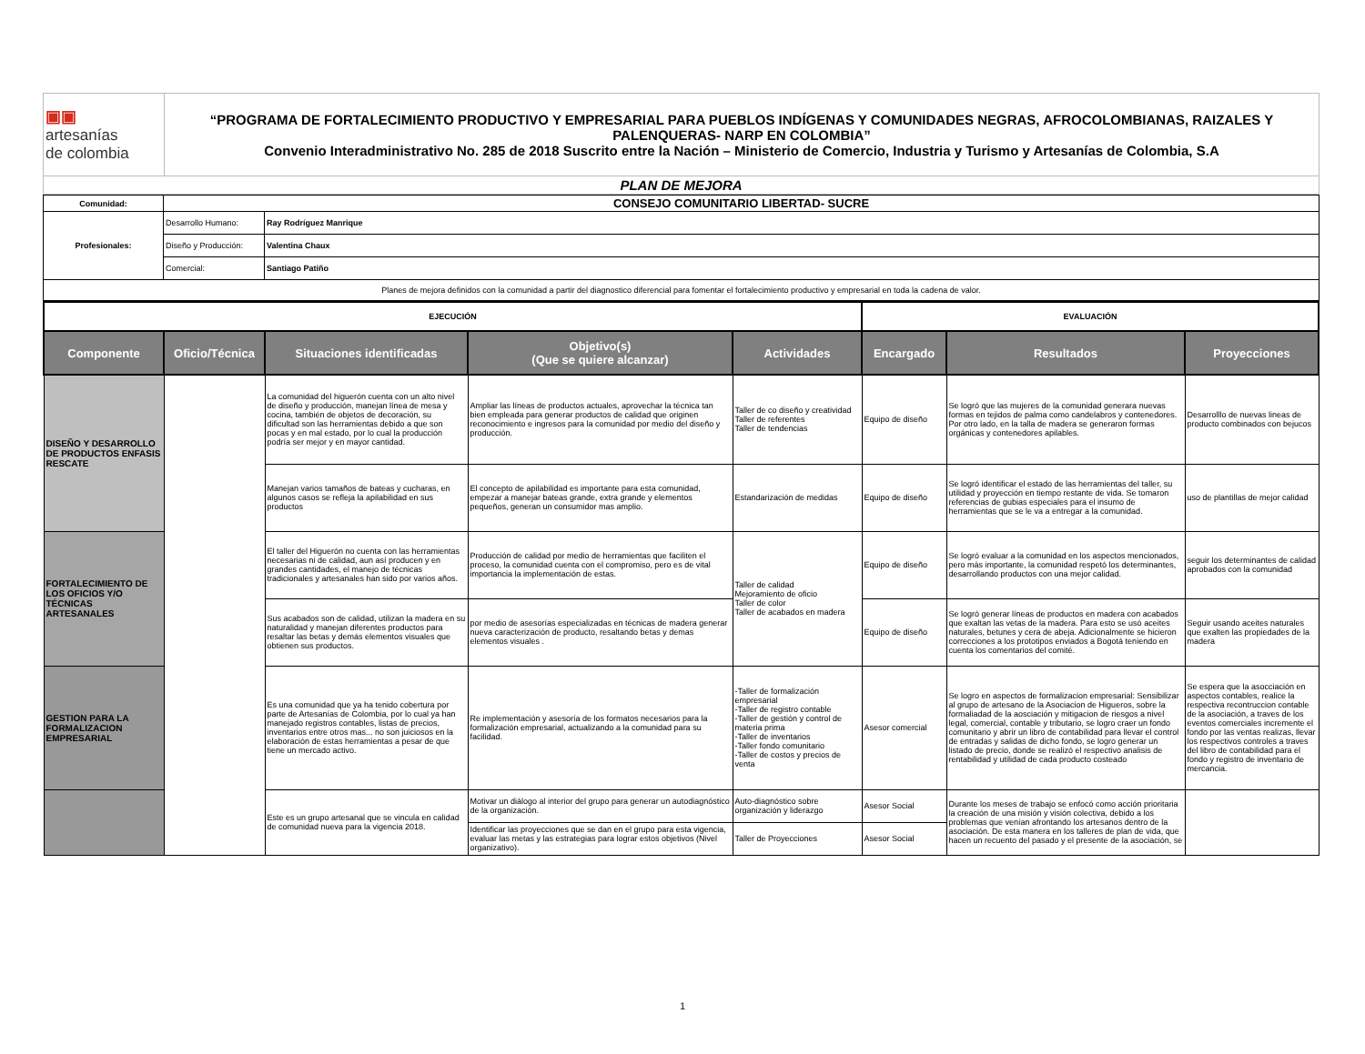| ▣▣ artesanías de colombia | “PROGRAMA DE FORTALECIMIENTO PRODUCTIVO Y EMPRESARIAL PARA PUEBLOS INDÍGENAS Y COMUNIDADES NEGRAS, AFROCOLOMBIANAS, RAIZALES Y PALENQUERAS- NARP EN COLOMBIA” Convenio Interadministrativo No. 285 de 2018 Suscrito entre la Nación – Ministerio de Comercio, Industria y Turismo y Artesanías de Colombia, S.A |
| PLAN DE MEJORA | |
| Comunidad: | CONSEJO COMUNITARIO LIBERTAD- SUCRE | |
| Profesionales: | Desarrollo Humano: | Ray Rodríguez Manrique |
| | Diseño y Producción: | Valentina Chaux |
| | Comercial: | Santiago Patiño |
| Planes de mejora definidos con la comunidad a partir del diagnostico diferencial para fomentar el fortalecimiento productivo y empresarial en toda la cadena de valor. | | |
| EJECUCIÓN | | | | | EVALUACIÓN | | |
| --- | --- | --- | --- | --- | --- | --- | --- |
| Componente | Oficio/Técnica | Situaciones identificadas | Objetivo(s) (Que se quiere alcanzar) | Actividades | Encargado | Resultados | Proyecciones |
| DISEÑO Y DESARROLLO DE PRODUCTOS ENFASIS RESCATE | | La comunidad del higuerón cuenta con un alto nivel de diseño y producción, manejan línea de mesa y cocina, también de objetos de decoración, su dificultad son las herramientas debido a que son pocas y en mal estado, por lo cual la producción podría ser mejor y en mayor cantidad. | Ampliar las líneas de productos actuales, aprovechar la técnica tan bien empleada para generar productos de calidad que originen reconocimiento e ingresos para la comunidad por medio del diseño y producción. | Taller de co diseño y creatividad Taller de referentes Taller de tendencias | Equipo de diseño | Se logró que las mujeres de la comunidad generara nuevas formas en tejidos de palma como candelabros y contenedores. Por otro lado, en la talla de madera se generaron formas orgánicas y contenedores apilables. | Desarrolllo de nuevas lineas de producto combinados con bejucos |
| | | Manejan varios tamaños de bateas y cucharas, en algunos casos se refleja la apilabilidad en sus productos | El concepto de apilabilidad es importante para esta comunidad, empezar a manejar bateas grande, extra grande y elementos pequeños, generan un consumidor mas amplio. | Estandarización de medidas | Equipo de diseño | Se logró identificar el estado de las herramientas del taller, su utilidad y proyección en tiempo restante de vida. Se tomaron referencias de gubias especiales para el insumo de herramientas que se le va a entregar a la comunidad. | uso de plantillas de mejor calidad |
| FORTALECIMIENTO DE LOS OFICIOS Y/O TÉCNICAS ARTESANALES | | El taller del Higuerón no cuenta con las herramientas necesarias ni de calidad, aun así producen y en grandes cantidades, el manejo de técnicas tradicionales y artesanales han sido por varios años. | Producción de calidad por medio de herramientas que faciliten el proceso, la comunidad cuenta con el compromiso, pero es de vital importancia la implementación de estas. | Taller de calidad Mejoramiento de oficio Taller de color Taller de acabados en madera | Equipo de diseño | Se logró evaluar a la comunidad en los aspectos mencionados, pero más importante, la comunidad respetó los determinantes, desarrollando productos con una mejor calidad. | seguir los determinantes de calidad aprobados con la comunidad |
| | | Sus acabados son de calidad, utilizan la madera en su naturalidad y manejan diferentes productos para resaltar las betas y demás elementos visuales que obtienen sus productos. | por medio de asesorías especializadas en técnicas de madera generar nueva caracterización de producto, resaltando betas y demas elementos visuales . | | Equipo de diseño | Se logró generar líneas de productos en madera con acabados que exaltan las vetas de la madera. Para esto se usó aceites naturales, betunes y cera de abeja. Adicionalmente se hicieron correcciones a los prototipos enviados a Bogotá teniendo en cuenta los comentarios del comité. | Seguir usando aceites naturales que exalten las propiedades de la madera |
| GESTION PARA LA FORMALIZACION EMPRESARIAL | | Es una comunidad que ya ha tenido cobertura por parte de Artesanías de Colombia, por lo cual ya han manejado registros contables, listas de precios, inventarios entre otros mas... no son juiciosos en la elaboración de estas herramientas a pesar de que tiene un mercado activo. | Re implementación y asesoría de los formatos necesarios para la formalización empresarial, actualizando a la comunidad para su facilidad. | -Taller de formalización empresarial -Taller de registro contable -Taller de gestión y control de materia prima -Taller de inventarios -Taller fondo comunitario -Taller de costos y precios de venta | Asesor comercial | Se logro en aspectos de formalizacion empresarial: Sensibilizar al grupo de artesano de la Asociacion de Higueros, sobre la formaliadad de la aosciación y mitigacion de riesgos a nivel legal, comercial, contable y tributario, se logro craer un fondo comunitario y abrir un libro de contabilidad para llevar el control de entradas y salidas de dicho fondo, se logro generar un listado de precio, donde se realizó el respectivo analisis de rentabilidad y utilidad de cada producto costeado | Se espera que la asocciación en aspectos contables, realice la respectiva recontruccion contable de la asociación, a traves de los eventos comerciales incremente el fondo por las ventas realizas, llevar los respectivos controles a traves del libro de contabilidad para el fondo y registro de inventario de mercancia. |
| | | Este es un grupo artesanal que se vincula en calidad de comunidad nueva para la vigencia 2018. | Motivar un diálogo al interior del grupo para generar un autodiagnóstico de la organización. | Auto-diagnóstico sobre organización y liderazgo | Asesor Social | Durante los meses de trabajo se enfocó como acción prioritaria la creación de una misión y visión colectiva, debido a los problemas que venían afrontando los artesanos dentro de la asociación. De esta manera en los talleres de plan de vida, que hacen un recuento del pasado y el presente de la asociación, se | |
| | | | Identificar las proyecciones que se dan en el grupo para esta vigencia, evaluar las metas y las estrategias para lograr estos objetivos (Nivel organizativo). | Taller de Proyecciones | Asesor Social | | |
1